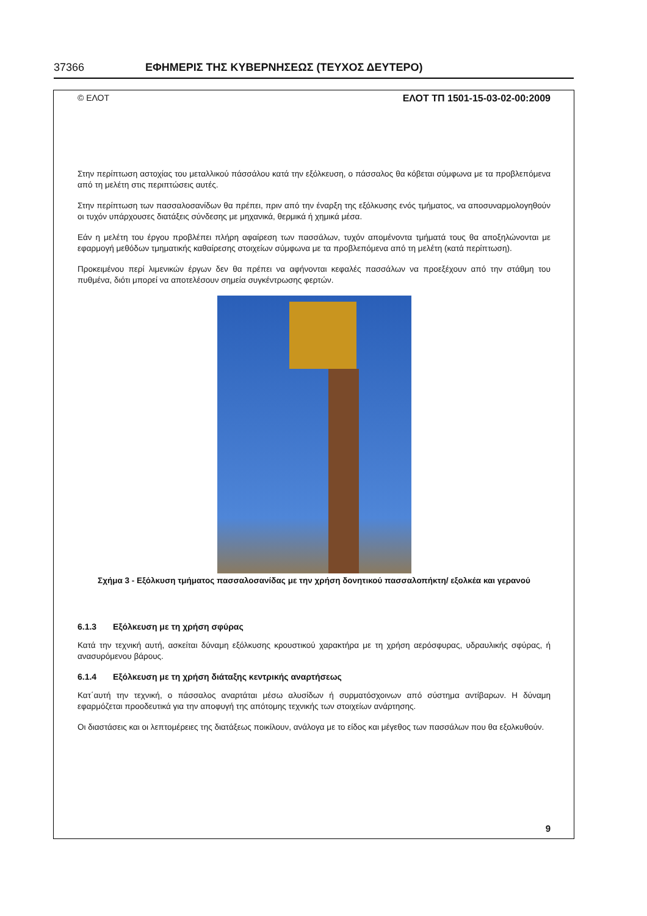37366 ΕΦΗΜΕΡΙΣ ΤΗΣ ΚΥΒΕΡΝΗΣΕΩΣ (ΤΕΥΧΟΣ ΔΕΥΤΕΡΟ)
© ΕΛΟΤ ΕΛΟΤ ΤΠ 1501-15-03-02-00:2009
Στην περίπτωση αστοχίας του μεταλλικού πάσσάλου κατά την εξόλκευση, ο πάσσαλος θα κόβεται σύμφωνα με τα προβλεπόμενα από τη μελέτη στις περιπτώσεις αυτές.
Στην περίπτωση των πασσαλοσανίδων θα πρέπει, πριν από την έναρξη της εξόλκυσης ενός τμήματος, να αποσυναρμολογηθούν οι τυχόν υπάρχουσες διατάξεις σύνδεσης με μηχανικά, θερμικά ή χημικά μέσα.
Εάν η μελέτη του έργου προβλέπει πλήρη αφαίρεση των πασσάλων, τυχόν απομένοντα τμήματά τους θα αποξηλώνονται με εφαρμογή μεθόδων τμηματικής καθαίρεσης στοιχείων σύμφωνα με τα προβλεπόμενα από τη μελέτη (κατά περίπτωση).
Προκειμένου περί λιμενικών έργων δεν θα πρέπει να αφήνονται κεφαλές πασσάλων να προεξέχουν από την στάθμη του πυθμένα, διότι μπορεί να αποτελέσουν σημεία συγκέντρωσης φερτών.
Σχήμα 3 - Εξόλκυση τμήματος πασσαλοσανίδας με την χρήση δονητικού πασσαλοπήκτη/ εξολκέα και γερανού
6.1.3 Εξόλκευση με τη χρήση σφύρας
Κατά την τεχνική αυτή, ασκείται δύναμη εξόλκυσης κρουστικού χαρακτήρα με τη χρήση αερόσφυρας, υδραυλικής σφύρας, ή ανασυρόμενου βάρους.
6.1.4 Εξόλκευση με τη χρήση διάταξης κεντρικής αναρτήσεως
Κατ΄αυτή την τεχνική, ο πάσσαλος αναρτάται μέσω αλυσίδων ή συρματόσχοινων από σύστημα αντίβαρων. Η δύναμη εφαρμόζεται προοδευτικά για την αποφυγή της απότομης τεχνικής των στοιχείων ανάρτησης.
Οι διαστάσεις και οι λεπτομέρειες της διατάξεως ποικίλουν, ανάλογα με το είδος και μέγεθος των πασσάλων που θα εξολκυθούν.
9